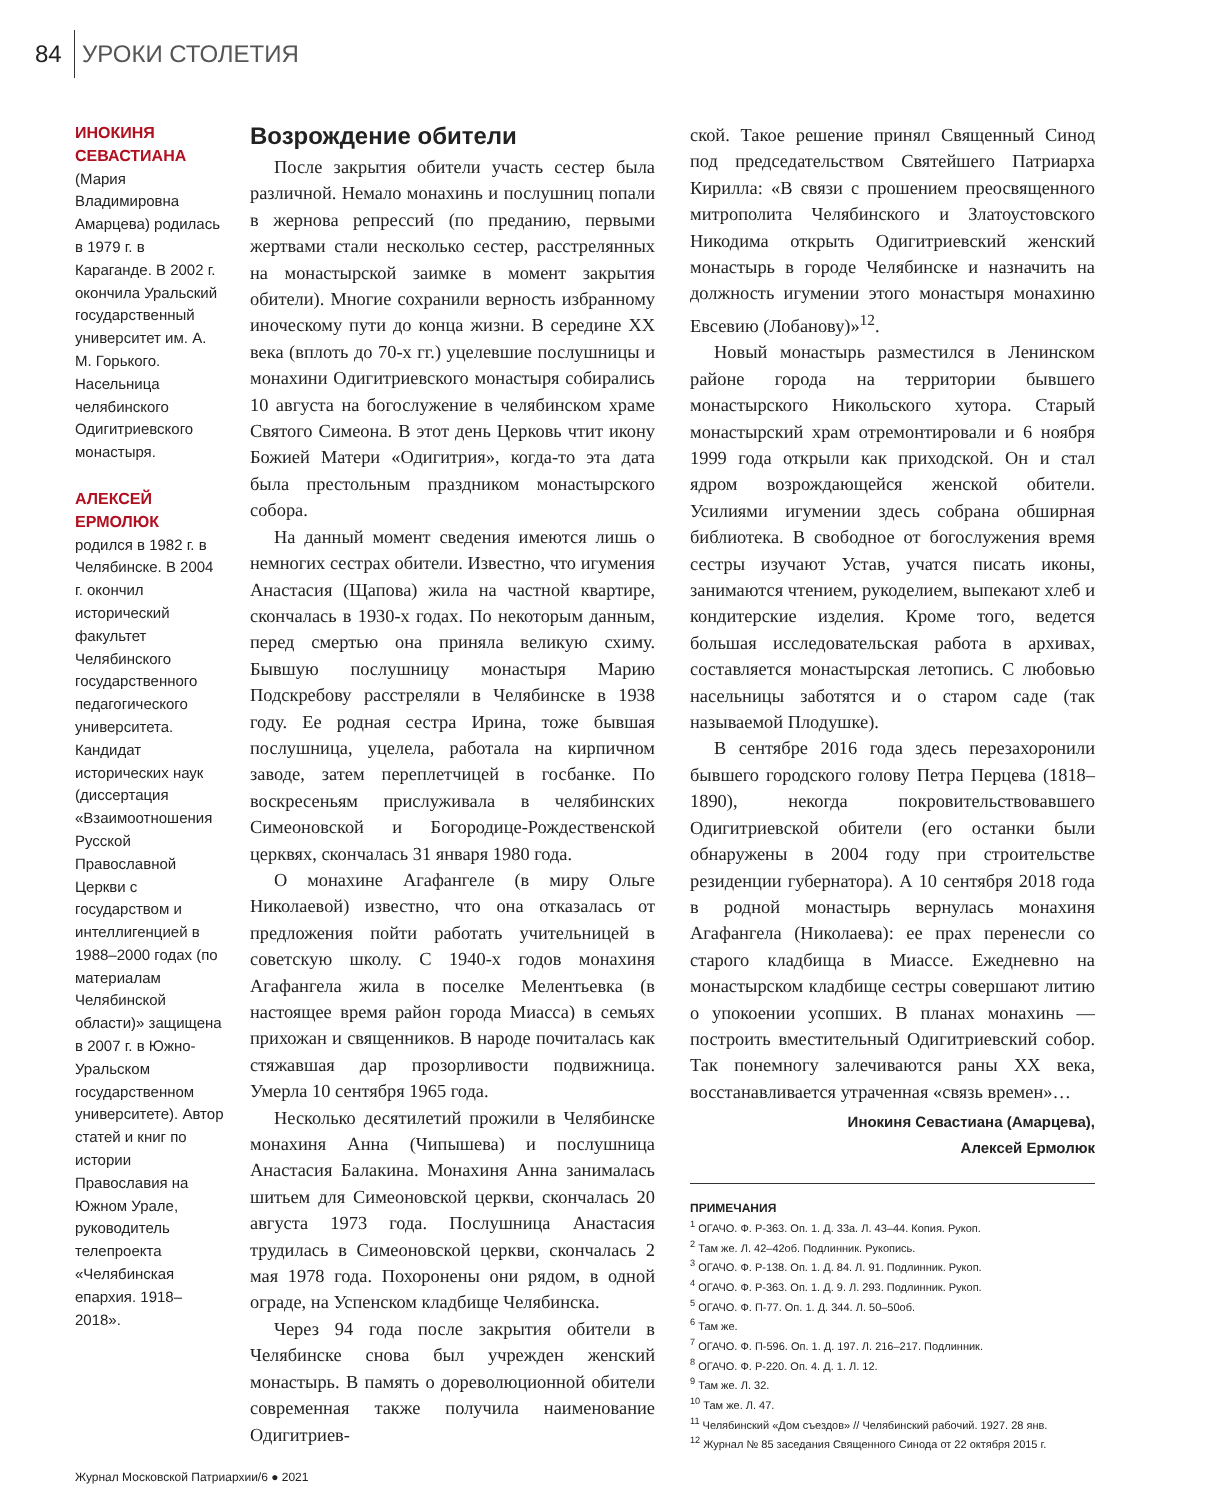84 УРОКИ СТОЛЕТИЯ
ИНОКИНЯ СЕВАСТИАНА
(Мария Владимировна Амарцева) родилась в 1979 г. в Караганде. В 2002 г. окончила Уральский государственный университет им. А. М. Горького. Насельница челябинского Одигитриевского монастыря.
АЛЕКСЕЙ ЕРМОЛЮК
родился в 1982 г. в Челябинске. В 2004 г. окончил исторический факультет Челябинского государственного педагогического университета. Кандидат исторических наук (диссертация «Взаимоотношения Русской Православной Церкви с государством и интеллигенцией в 1988–2000 годах (по материалам Челябинской области)» защищена в 2007 г. в Южно-Уральском государственном университете). Автор статей и книг по истории Православия на Южном Урале, руководитель телепроекта «Челябинская епархия. 1918–2018».
Возрождение обители
После закрытия обители участь сестер была различной. Немало монахинь и послушниц попали в жернова репрессий (по преданию, первыми жертвами стали несколько сестер, расстрелянных на монастырской заимке в момент закрытия обители). Многие сохранили верность избранному иноческому пути до конца жизни. В середине XX века (вплоть до 70-х гг.) уцелевшие послушницы и монахини Одигитриевского монастыря собирались 10 августа на богослужение в челябинском храме Святого Симеона. В этот день Церковь чтит икону Божией Матери «Одигитрия», когда-то эта дата была престольным праздником монастырского собора.
На данный момент сведения имеются лишь о немногих сестрах обители. Известно, что игумения Анастасия (Щапова) жила на частной квартире, скончалась в 1930-х годах. По некоторым данным, перед смертью она приняла великую схиму. Бывшую послушницу монастыря Марию Подскребову расстреляли в Челябинске в 1938 году. Ее родная сестра Ирина, тоже бывшая послушница, уцелела, работала на кирпичном заводе, затем переплетчицей в госбанке. По воскресеньям прислуживала в челябинских Симеоновской и Богородице-Рождественской церквях, скончалась 31 января 1980 года.
О монахине Агафангеле (в миру Ольге Николаевой) известно, что она отказалась от предложения пойти работать учительницей в советскую школу. С 1940-х годов монахиня Агафангела жила в поселке Мелентьевка (в настоящее время район города Миасса) в семьях прихожан и священников. В народе почиталась как стяжавшая дар прозорливости подвижница. Умерла 10 сентября 1965 года.
Несколько десятилетий прожили в Челябинске монахиня Анна (Чипышева) и послушница Анастасия Балакина. Монахиня Анна занималась шитьем для Симеоновской церкви, скончалась 20 августа 1973 года. Послушница Анастасия трудилась в Симеоновской церкви, скончалась 2 мая 1978 года. Похоронены они рядом, в одной ограде, на Успенском кладбище Челябинска.
Через 94 года после закрытия обители в Челябинске снова был учрежден женский монастырь. В память о дореволюционной обители современная также получила наименование Одигитриев-
ской. Такое решение принял Священный Синод под председательством Святейшего Патриарха Кирилла: «В связи с прошением преосвященного митрополита Челябинского и Златоустовского Никодима открыть Одигитриевский женский монастырь в городе Челябинске и назначить на должность игумении этого монастыря монахиню Евсевию (Лобанову)»<sup>12</sup>.
Новый монастырь разместился в Ленинском районе города на территории бывшего монастырского Никольского хутора. Старый монастырский храм отремонтировали и 6 ноября 1999 года открыли как приходской. Он и стал ядром возрождающейся женской обители. Усилиями игумении здесь собрана обширная библиотека. В свободное от богослужения время сестры изучают Устав, учатся писать иконы, занимаются чтением, рукоделием, выпекают хлеб и кондитерские изделия. Кроме того, ведется большая исследовательская работа в архивах, составляется монастырская летопись. С любовью насельницы заботятся и о старом саде (так называемой Плодушке).
В сентябре 2016 года здесь перезахоронили бывшего городского голову Петра Перцева (1818–1890), некогда покровительствовавшего Одигитриевской обители (его останки были обнаружены в 2004 году при строительстве резиденции губернатора). А 10 сентября 2018 года в родной монастырь вернулась монахиня Агафангела (Николаева): ее прах перенесли со старого кладбища в Миассе. Ежедневно на монастырском кладбище сестры совершают литию о упокоении усопших. В планах монахинь — построить вместительный Одигитриевский собор. Так понемногу залечиваются раны XX века, восстанавливается утраченная «связь времен»…
Инокиня Севастиана (Амарцева),
Алексей Ермолюк
ПРИМЕЧАНИЯ
<sup>1</sup> ОГАЧО. Ф. Р-363. Оп. 1. Д. 33а. Л. 43–44. Копия. Рукоп.
<sup>2</sup> Там же. Л. 42–42об. Подлинник. Рукопись.
<sup>3</sup> ОГАЧО. Ф. Р-138. Оп. 1. Д. 84. Л. 91. Подлинник. Рукоп.
<sup>4</sup> ОГАЧО. Ф. Р-363. Оп. 1. Д. 9. Л. 293. Подлинник. Рукоп.
<sup>5</sup> ОГАЧО. Ф. П-77. Оп. 1. Д. 344. Л. 50–50об.
<sup>6</sup> Там же.
<sup>7</sup> ОГАЧО. Ф. П-596. Оп. 1. Д. 197. Л. 216–217. Подлинник.
<sup>8</sup> ОГАЧО. Ф. Р-220. Оп. 4. Д. 1. Л. 12.
<sup>9</sup> Там же. Л. 32.
<sup>10</sup> Там же. Л. 47.
<sup>11</sup> Челябинский «Дом съездов» // Челябинский рабочий. 1927. 28 янв.
<sup>12</sup> Журнал № 85 заседания Священного Синода от 22 октября 2015 г.
Журнал Московской Патриархии/6 ● 2021